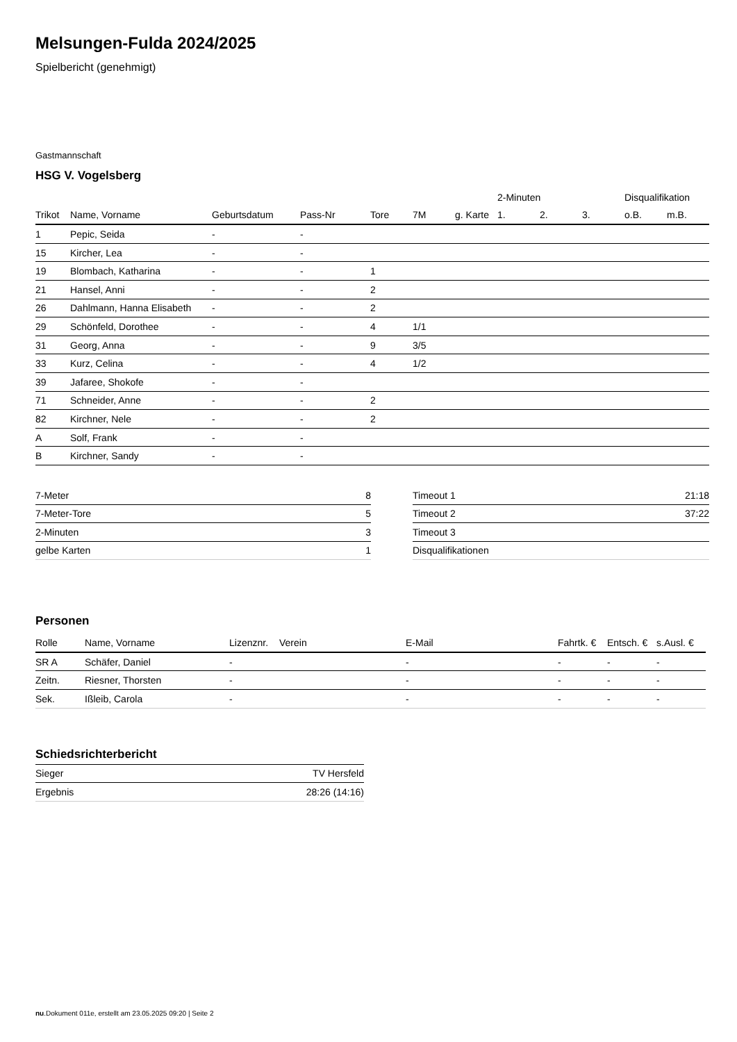Melsungen-Fulda 2024/2025
Spielbericht (genehmigt)
Gastmannschaft
HSG V. Vogelsberg
| | | | | | | | 2-Minuten | | | Disqualifikation | |
| --- | --- | --- | --- | --- | --- | --- | --- | --- | --- | --- | --- |
| Trikot | Name, Vorname | Geburtsdatum | Pass-Nr | Tore | 7M | g. Karte | 1. | 2. | 3. | o.B. | m.B. |
| 1 | Pepic, Seida | - | - | | | | | | | | |
| 15 | Kircher, Lea | - | - | | | | | | | | |
| 19 | Blombach, Katharina | - | - | 1 | | | | | | | |
| 21 | Hansel, Anni | - | - | 2 | | | | | | | |
| 26 | Dahlmann, Hanna Elisabeth | - | - | 2 | | | | | | | |
| 29 | Schönfeld, Dorothee | - | - | 4 | 1/1 | | | | | | |
| 31 | Georg, Anna | - | - | 9 | 3/5 | | | | | | |
| 33 | Kurz, Celina | - | - | 4 | 1/2 | | | | | | |
| 39 | Jafaree, Shokofe | - | - | | | | | | | | |
| 71 | Schneider, Anne | - | - | 2 | | | | | | | |
| 82 | Kirchner, Nele | - | - | 2 | | | | | | | |
| A | Solf, Frank | - | - | | | | | | | | |
| B | Kirchner, Sandy | - | - | | | | | | | | |
| 7-Meter | 8 |
| 7-Meter-Tore | 5 |
| 2-Minuten | 3 |
| gelbe Karten | 1 |
| Timeout 1 | 21:18 |
| Timeout 2 | 37:22 |
| Timeout 3 | |
| Disqualifikationen | |
Personen
| Rolle | Name, Vorname | Lizenznr. | Verein | E-Mail | Fahrtk. € | Entsch. € | s.Ausl. € |
| --- | --- | --- | --- | --- | --- | --- | --- |
| SR A | Schäfer, Daniel | - | | - | - | - | - |
| Zeitn. | Riesner, Thorsten | - | | - | - | - | - |
| Sek. | Ißleib, Carola | - | | - | - | - | - |
Schiedsrichterbericht
| Sieger | TV Hersfeld |
| Ergebnis | 28:26 (14:16) |
nu.Dokument 011e, erstellt am 23.05.2025 09:20 | Seite 2